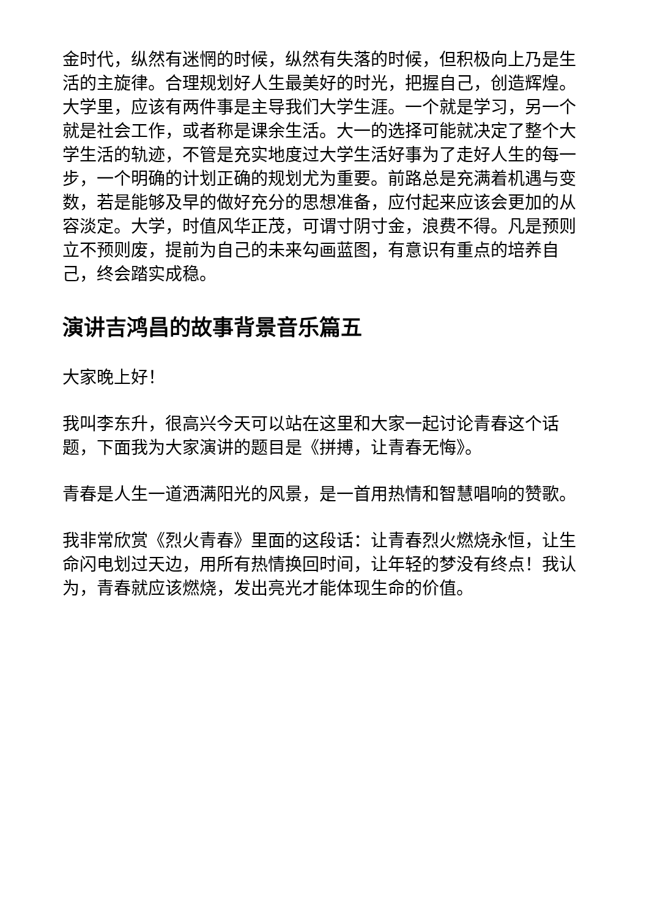金时代，纵然有迷惘的时候，纵然有失落的时候，但积极向上乃是生活的主旋律。合理规划好人生最美好的时光，把握自己，创造辉煌。大学里，应该有两件事是主导我们大学生涯。一个就是学习，另一个就是社会工作，或者称是课余生活。大一的选择可能就决定了整个大学生活的轨迹，不管是充实地度过大学生活好事为了走好人生的每一步，一个明确的计划正确的规划尤为重要。前路总是充满着机遇与变数，若是能够及早的做好充分的思想准备，应付起来应该会更加的从容淡定。大学，时值风华正茂，可谓寸阴寸金，浪费不得。凡是预则立不预则废，提前为自己的未来勾画蓝图，有意识有重点的培养自己，终会踏实成稳。
演讲吉鸿昌的故事背景音乐篇五
大家晚上好！
我叫李东升，很高兴今天可以站在这里和大家一起讨论青春这个话题，下面我为大家演讲的题目是《拼搏，让青春无悔》。
青春是人生一道洒满阳光的风景，是一首用热情和智慧唱响的赞歌。
我非常欣赏《烈火青春》里面的这段话：让青春烈火燃烧永恒，让生命闪电划过天边，用所有热情换回时间，让年轻的梦没有终点！我认为，青春就应该燃烧，发出亮光才能体现生命的价值。